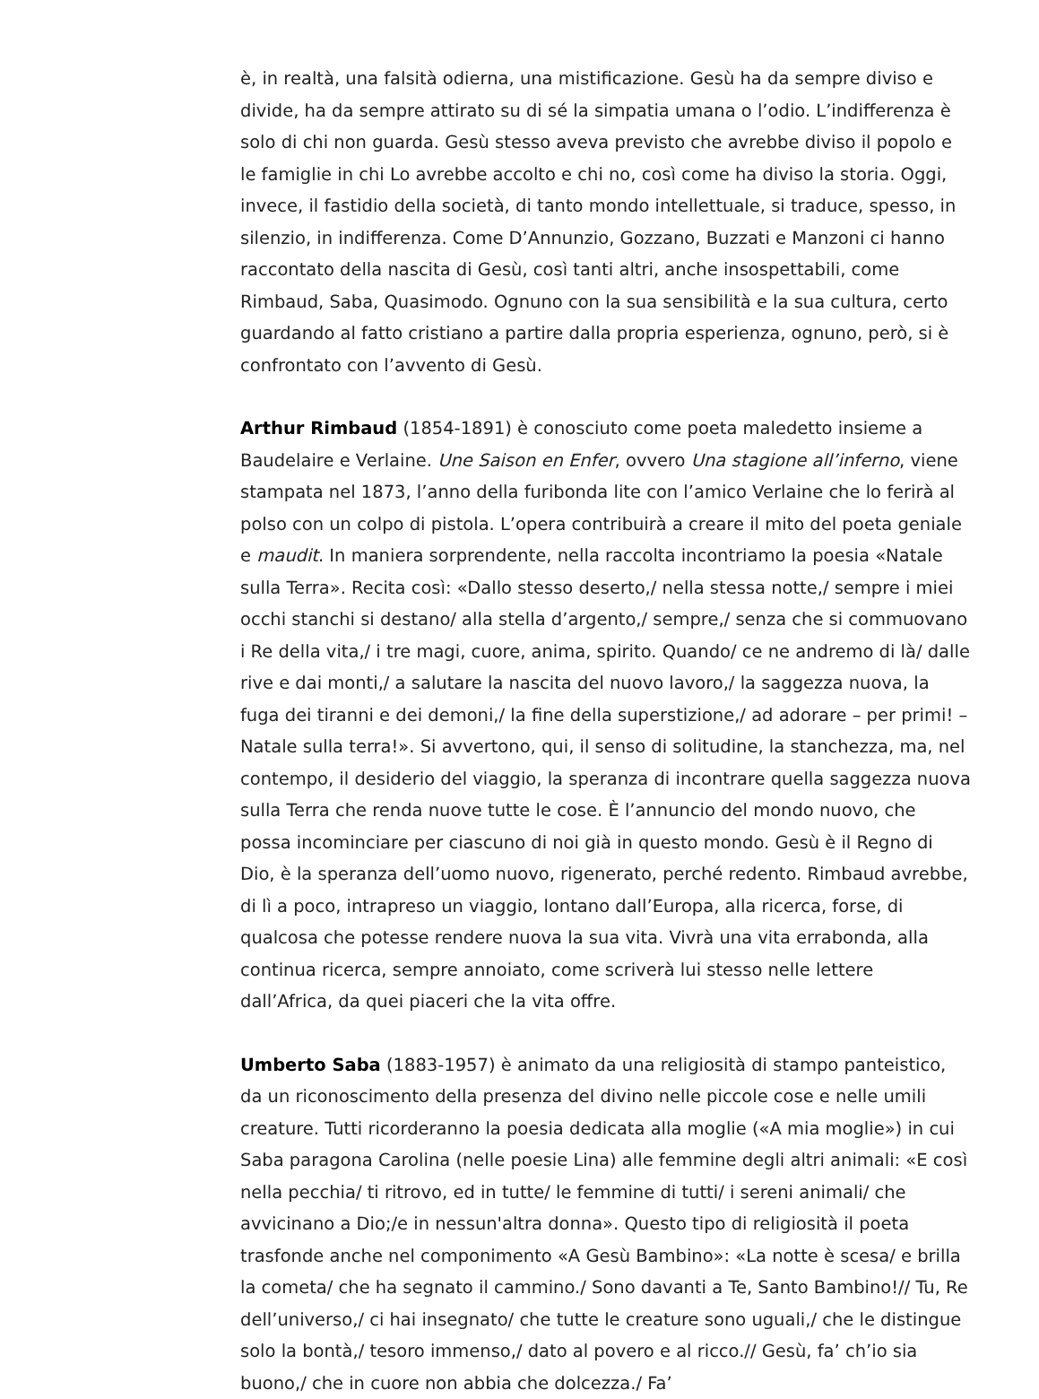è, in realtà, una falsità odierna, una mistificazione. Gesù ha da sempre diviso e divide, ha da sempre attirato su di sé la simpatia umana o l’odio. L’indifferenza è solo di chi non guarda. Gesù stesso aveva previsto che avrebbe diviso il popolo e le famiglie in chi Lo avrebbe accolto e chi no, così come ha diviso la storia. Oggi, invece, il fastidio della società, di tanto mondo intellettuale, si traduce, spesso, in silenzio, in indifferenza. Come D’Annunzio, Gozzano, Buzzati e Manzoni ci hanno raccontato della nascita di Gesù, così tanti altri, anche insospettabili, come Rimbaud, Saba, Quasimodo. Ognuno con la sua sensibilità e la sua cultura, certo guardando al fatto cristiano a partire dalla propria esperienza, ognuno, però, si è confrontato con l’avvento di Gesù.
Arthur Rimbaud (1854-1891) è conosciuto come poeta maledetto insieme a Baudelaire e Verlaine. Une Saison en Enfer, ovvero Una stagione all’inferno, viene stampata nel 1873, l’anno della furibonda lite con l’amico Verlaine che lo ferirà al polso con un colpo di pistola. L’opera contribuirà a creare il mito del poeta geniale e maudit. In maniera sorprendente, nella raccolta incontriamo la poesia «Natale sulla Terra». Recita così: «Dallo stesso deserto,/ nella stessa notte,/ sempre i miei occhi stanchi si destano/ alla stella d’argento,/ sempre,/ senza che si commuovano i Re della vita,/ i tre magi, cuore, anima, spirito. Quando/ ce ne andremo di là/ dalle rive e dai monti,/ a salutare la nascita del nuovo lavoro,/ la saggezza nuova, la fuga dei tiranni e dei demoni,/ la fine della superstizione,/ ad adorare – per primi! – Natale sulla terra!». Si avvertono, qui, il senso di solitudine, la stanchezza, ma, nel contempo, il desiderio del viaggio, la speranza di incontrare quella saggezza nuova sulla Terra che renda nuove tutte le cose. È l’annuncio del mondo nuovo, che possa incominciare per ciascuno di noi già in questo mondo. Gesù è il Regno di Dio, è la speranza dell’uomo nuovo, rigenerato, perché redento. Rimbaud avrebbe, di lì a poco, intrapreso un viaggio, lontano dall’Europa, alla ricerca, forse, di qualcosa che potesse rendere nuova la sua vita. Vivrà una vita errabonda, alla continua ricerca, sempre annoiato, come scriverà lui stesso nelle lettere dall’Africa, da quei piaceri che la vita offre.
Umberto Saba (1883-1957) è animato da una religiosità di stampo panteistico, da un riconoscimento della presenza del divino nelle piccole cose e nelle umili creature. Tutti ricorderanno la poesia dedicata alla moglie («A mia moglie») in cui Saba paragona Carolina (nelle poesie Lina) alle femmine degli altri animali: «E così nella pecchia/ ti ritrovo, ed in tutte/ le femmine di tutti/ i sereni animali/ che avvicinano a Dio;/e in nessun'altra donna». Questo tipo di religiosità il poeta trasfonde anche nel componimento «A Gesù Bambino»: «La notte è scesa/ e brilla la cometa/ che ha segnato il cammino./ Sono davanti a Te, Santo Bambino!// Tu, Re dell’universo,/ ci hai insegnato/ che tutte le creature sono uguali,/ che le distingue solo la bontà,/ tesoro immenso,/ dato al povero e al ricco.// Gesù, fa’ ch’io sia buono,/ che in cuore non abbia che dolcezza./ Fa’